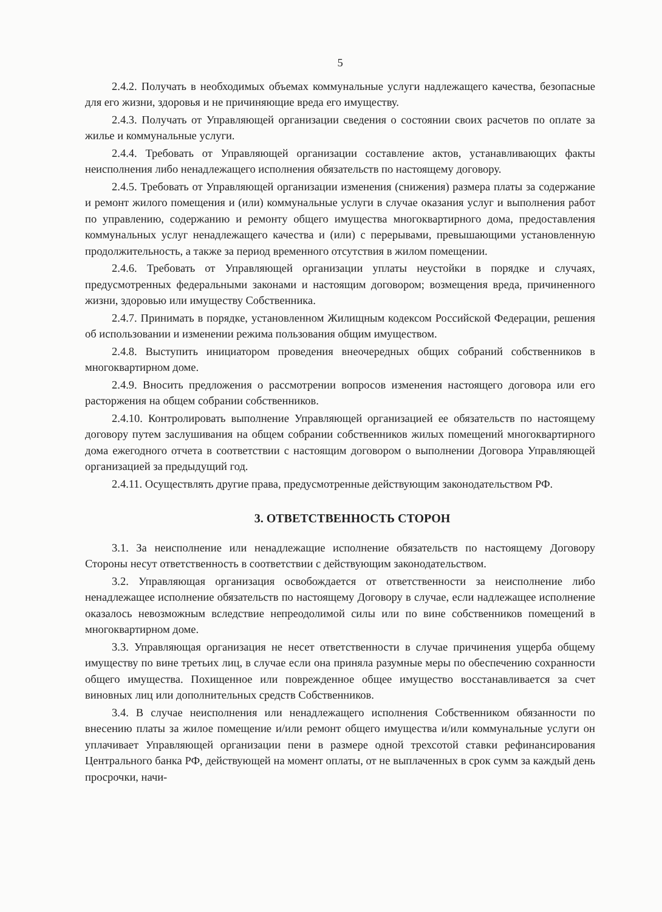5
2.4.2. Получать в необходимых объемах коммунальные услуги надлежащего качества, безопасные для его жизни, здоровья и не причиняющие вреда его имуществу.
2.4.3. Получать от Управляющей организации сведения о состоянии своих расчетов по оплате за жилье и коммунальные услуги.
2.4.4. Требовать от Управляющей организации составление актов, устанавливающих факты неисполнения либо ненадлежащего исполнения обязательств по настоящему договору.
2.4.5. Требовать от Управляющей организации изменения (снижения) размера платы за содержание и ремонт жилого помещения и (или) коммунальные услуги в случае оказания услуг и выполнения работ по управлению, содержанию и ремонту общего имущества многоквартирного дома, предоставления коммунальных услуг ненадлежащего качества и (или) с перерывами, превышающими установленную продолжительность, а также за период временного отсутствия в жилом помещении.
2.4.6. Требовать от Управляющей организации уплаты неустойки в порядке и случаях, предусмотренных федеральными законами и настоящим договором; возмещения вреда, причиненного жизни, здоровью или имуществу Собственника.
2.4.7. Принимать в порядке, установленном Жилищным кодексом Российской Федерации, решения об использовании и изменении режима пользования общим имуществом.
2.4.8. Выступить инициатором проведения внеочередных общих собраний собственников в многоквартирном доме.
2.4.9. Вносить предложения о рассмотрении вопросов изменения настоящего договора или его расторжения на общем собрании собственников.
2.4.10. Контролировать выполнение Управляющей организацией ее обязательств по настоящему договору путем заслушивания на общем собрании собственников жилых помещений многоквартирного дома ежегодного отчета в соответствии с настоящим договором о выполнении Договора Управляющей организацией за предыдущий год.
2.4.11. Осуществлять другие права, предусмотренные действующим законодательством РФ.
3. ОТВЕТСТВЕННОСТЬ СТОРОН
3.1. За неисполнение или ненадлежащие исполнение обязательств по настоящему Договору Стороны несут ответственность в соответствии с действующим законодательством.
3.2. Управляющая организация освобождается от ответственности за неисполнение либо ненадлежащее исполнение обязательств по настоящему Договору в случае, если надлежащее исполнение оказалось невозможным вследствие непреодолимой силы или по вине собственников помещений в многоквартирном доме.
3.3. Управляющая организация не несет ответственности в случае причинения ущерба общему имуществу по вине третьих лиц, в случае если она приняла разумные меры по обеспечению сохранности общего имущества. Похищенное или поврежденное общее имущество восстанавливается за счет виновных лиц или дополнительных средств Собственников.
3.4. В случае неисполнения или ненадлежащего исполнения Собственником обязанности по внесению платы за жилое помещение и/или ремонт общего имущества и/или коммунальные услуги он уплачивает Управляющей организации пени в размере одной трехсотой ставки рефинансирования Центрального банка РФ, действующей на момент оплаты, от не выплаченных в срок сумм за каждый день просрочки, начи-